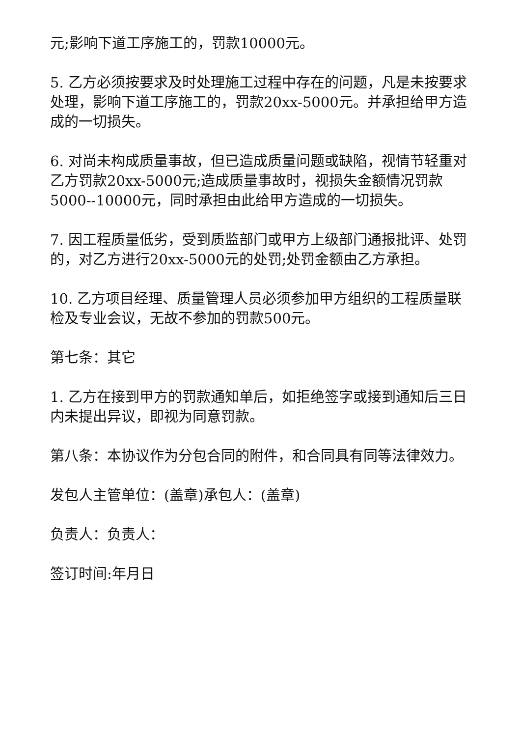元;影响下道工序施工的，罚款10000元。
5. 乙方必须按要求及时处理施工过程中存在的问题，凡是未按要求处理，影响下道工序施工的，罚款20xx-5000元。并承担给甲方造成的一切损失。
6. 对尚未构成质量事故，但已造成质量问题或缺陷，视情节轻重对乙方罚款20xx-5000元;造成质量事故时，视损失金额情况罚款5000--10000元，同时承担由此给甲方造成的一切损失。
7. 因工程质量低劣，受到质监部门或甲方上级部门通报批评、处罚的，对乙方进行20xx-5000元的处罚;处罚金额由乙方承担。
10. 乙方项目经理、质量管理人员必须参加甲方组织的工程质量联检及专业会议，无故不参加的罚款500元。
第七条：其它
1. 乙方在接到甲方的罚款通知单后，如拒绝签字或接到通知后三日内未提出异议，即视为同意罚款。
第八条：本协议作为分包合同的附件，和合同具有同等法律效力。
发包人主管单位：(盖章)承包人：(盖章)
负责人：负责人：
签订时间:年月日